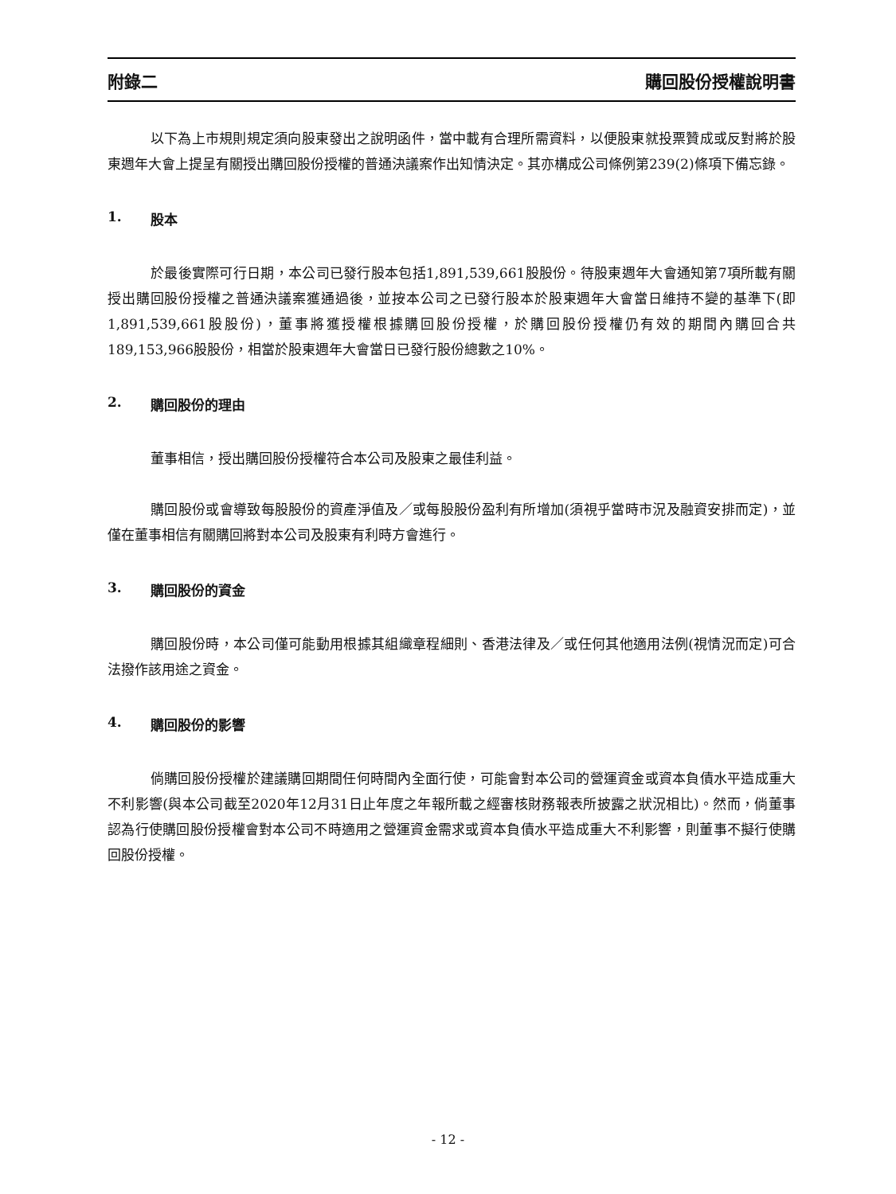附錄二 購回股份授權說明書
以下為上市規則規定須向股東發出之說明函件，當中載有合理所需資料，以便股東就投票贊成或反對將於股東週年大會上提呈有關授出購回股份授權的普通決議案作出知情決定。其亦構成公司條例第239(2)條項下備忘錄。
1. 股本
於最後實際可行日期，本公司已發行股本包括1,891,539,661股股份。待股東週年大會通知第7項所載有關授出購回股份授權之普通決議案獲通過後，並按本公司之已發行股本於股東週年大會當日維持不變的基準下(即1,891,539,661股股份)，董事將獲授權根據購回股份授權，於購回股份授權仍有效的期間內購回合共189,153,966股股份，相當於股東週年大會當日已發行股份總數之10%。
2. 購回股份的理由
董事相信，授出購回股份授權符合本公司及股東之最佳利益。
購回股份或會導致每股股份的資產淨值及／或每股股份盈利有所增加(須視乎當時市況及融資安排而定)，並僅在董事相信有關購回將對本公司及股東有利時方會進行。
3. 購回股份的資金
購回股份時，本公司僅可能動用根據其組織章程細則、香港法律及／或任何其他適用法例(視情況而定)可合法撥作該用途之資金。
4. 購回股份的影響
倘購回股份授權於建議購回期間任何時間內全面行使，可能會對本公司的營運資金或資本負債水平造成重大不利影響(與本公司截至2020年12月31日止年度之年報所載之經審核財務報表所披露之狀況相比)。然而，倘董事認為行使購回股份授權會對本公司不時適用之營運資金需求或資本負債水平造成重大不利影響，則董事不擬行使購回股份授權。
- 12 -